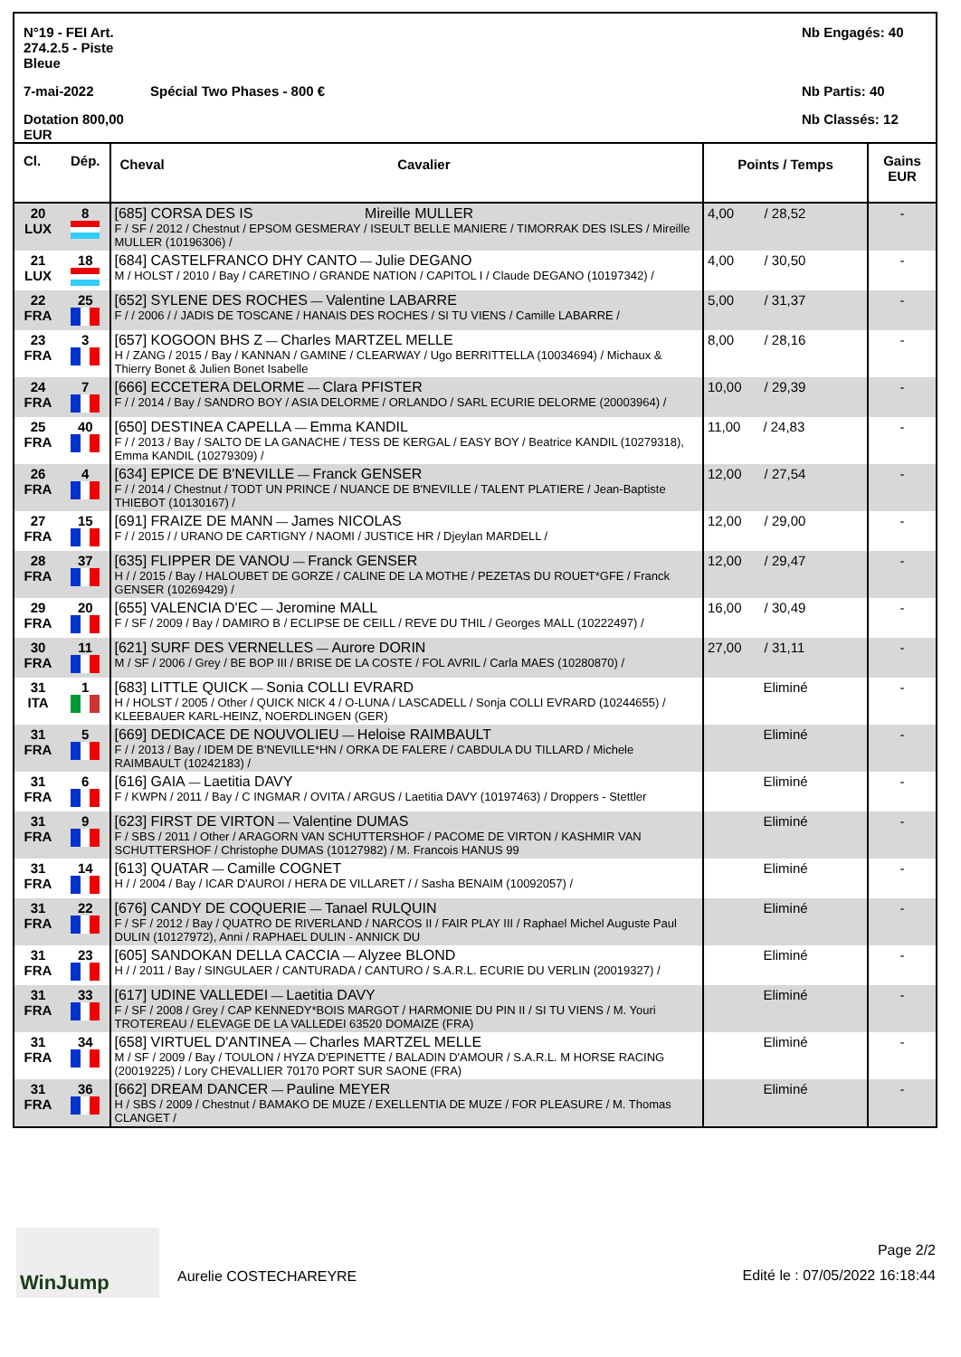N°19 - FEI Art. 274.2.5 - Piste Bleue
Nb Engagés: 40
7-mai-2022
Spécial Two Phases - 800 €
Nb Partis: 40
Dotation 800,00 EUR
Nb Classés: 12
| Cl. | Dép. | Cheval | Cavalier | Points / Temps | Gains EUR |
| --- | --- | --- | --- | --- | --- |
| 20 LUX | 8 | [685] CORSA DES IS Mireille MULLER F / SF / 2012 / Chestnut / EPSOM GESMERAY / ISEULT BELLE MANIERE / TIMORRAK DES ISLES / Mireille MULLER (10196306) / | | 4,00 / 28,52 | - |
| 21 LUX | 18 | [684] CASTELFRANCO DHY CANTO — Julie DEGANO M / HOLST / 2010 / Bay / CARETINO / GRANDE NATION / CAPITOL I / Claude DEGANO (10197342) / | | 4,00 / 30,50 | - |
| 22 FRA | 25 | [652] SYLENE DES ROCHES — Valentine LABARRE F / / 2006 / / JADIS DE TOSCANE / HANAIS DES ROCHES / SI TU VIENS / Camille LABARRE / | | 5,00 / 31,37 | - |
| 23 FRA | 3 | [657] KOGOON BHS Z — Charles MARTZEL MELLE H / ZANG / 2015 / Bay / KANNAN / GAMINE / CLEARWAY / Ugo BERRITTELLA (10034694) / Michaux & Thierry Bonet & Julien Bonet Isabelle | | 8,00 / 28,16 | - |
| 24 FRA | 7 | [666] ECCETERA DELORME — Clara PFISTER F / / 2014 / Bay / SANDRO BOY / ASIA DELORME / ORLANDO / SARL ECURIE DELORME (20003964) / | | 10,00 / 29,39 | - |
| 25 FRA | 40 | [650] DESTINEA CAPELLA — Emma KANDIL F / / 2013 / Bay / SALTO DE LA GANACHE / TESS DE KERGAL / EASY BOY / Beatrice KANDIL (10279318), Emma KANDIL (10279309) / | | 11,00 / 24,83 | - |
| 26 FRA | 4 | [634] EPICE DE B'NEVILLE — Franck GENSER F / / 2014 / Chestnut / TODT UN PRINCE / NUANCE DE B'NEVILLE / TALENT PLATIERE / Jean-Baptiste THIEBOT (10130167) / | | 12,00 / 27,54 | - |
| 27 FRA | 15 | [691] FRAIZE DE MANN — James NICOLAS F / / 2015 / / URANO DE CARTIGNY / NAOMI / JUSTICE HR / Djeylan MARDELL / | | 12,00 / 29,00 | - |
| 28 FRA | 37 | [635] FLIPPER DE VANOU — Franck GENSER H / / 2015 / Bay / HALOUBET DE GORZE / CALINE DE LA MOTHE / PEZETAS DU ROUET*GFE / Franck GENSER (10269429) / | | 12,00 / 29,47 | - |
| 29 FRA | 20 | [655] VALENCIA D'EC — Jeromine MALL F / SF / 2009 / Bay / DAMIRO B / ECLIPSE DE CEILL / REVE DU THIL / Georges MALL (10222497) / | | 16,00 / 30,49 | - |
| 30 FRA | 11 | [621] SURF DES VERNELLES — Aurore DORIN M / SF / 2006 / Grey / BE BOP III / BRISE DE LA COSTE / FOL AVRIL / Carla MAES (10280870) / | | 27,00 / 31,11 | - |
| 31 ITA | 1 | [683] LITTLE QUICK — Sonia COLLI EVRARD H / HOLST / 2005 / Other / QUICK NICK 4 / O-LUNA / LASCADELL / Sonja COLLI EVRARD (10244655) / KLEEBAUER KARL-HEINZ, NOERDLINGEN (GER) | | Eliminé | - |
| 31 FRA | 5 | [669] DEDICACE DE NOUVOLIEU — Heloise RAIMBAULT F / / 2013 / Bay / IDEM DE B'NEVILLE*HN / ORKA DE FALERE / CABDULA DU TILLARD / Michele RAIMBAULT (10242183) / | | Eliminé | - |
| 31 FRA | 6 | [616] GAIA — Laetitia DAVY F / KWPN / 2011 / Bay / C INGMAR / OVITA / ARGUS / Laetitia DAVY (10197463) / Droppers - Stettler | | Eliminé | - |
| 31 FRA | 9 | [623] FIRST DE VIRTON — Valentine DUMAS F / SBS / 2011 / Other / ARAGORN VAN SCHUTTERSHOF / PACOME DE VIRTON / KASHMIR VAN SCHUTTERSHOF / Christophe DUMAS (10127982) / M. Francois HANUS 99 | | Eliminé | - |
| 31 FRA | 14 | [613] QUATAR — Camille COGNET H / / 2004 / Bay / ICAR D'AUROI / HERA DE VILLARET / / Sasha BENAIM (10092057) / | | Eliminé | - |
| 31 FRA | 22 | [676] CANDY DE COQUERIE — Tanael RULQUIN F / SF / 2012 / Bay / QUATRO DE RIVERLAND / NARCOS II / FAIR PLAY III / Raphael Michel Auguste Paul DULIN (10127972), Anni / RAPHAEL DULIN - ANNICK DU | | Eliminé | - |
| 31 FRA | 23 | [605] SANDOKAN DELLA CACCIA — Alyzee BLOND H / / 2011 / Bay / SINGULAER / CANTURADA / CANTURO / S.A.R.L. ECURIE DU VERLIN (20019327) / | | Eliminé | - |
| 31 FRA | 33 | [617] UDINE VALLEDEI — Laetitia DAVY F / SF / 2008 / Grey / CAP KENNEDY*BOIS MARGOT / HARMONIE DU PIN II / SI TU VIENS / M. Youri TROTEREAU / ELEVAGE DE LA VALLEDEI 63520 DOMAIZE (FRA) | | Eliminé | - |
| 31 FRA | 34 | [658] VIRTUEL D'ANTINEA — Charles MARTZEL MELLE M / SF / 2009 / Bay / TOULON / HYZA D'EPINETTE / BALADIN D'AMOUR / S.A.R.L. M HORSE RACING (20019225) / Lory CHEVALLIER 70170 PORT SUR SAONE (FRA) | | Eliminé | - |
| 31 FRA | 36 | [662] DREAM DANCER — Pauline MEYER H / SBS / 2009 / Chestnut / BAMAKO DE MUZE / EXELLENTIA DE MUZE / FOR PLEASURE / M. Thomas CLANGET / | | Eliminé | - |
WinJump
Aurelie COSTECHAREYRE
Page 2/2
Edité le : 07/05/2022 16:18:44